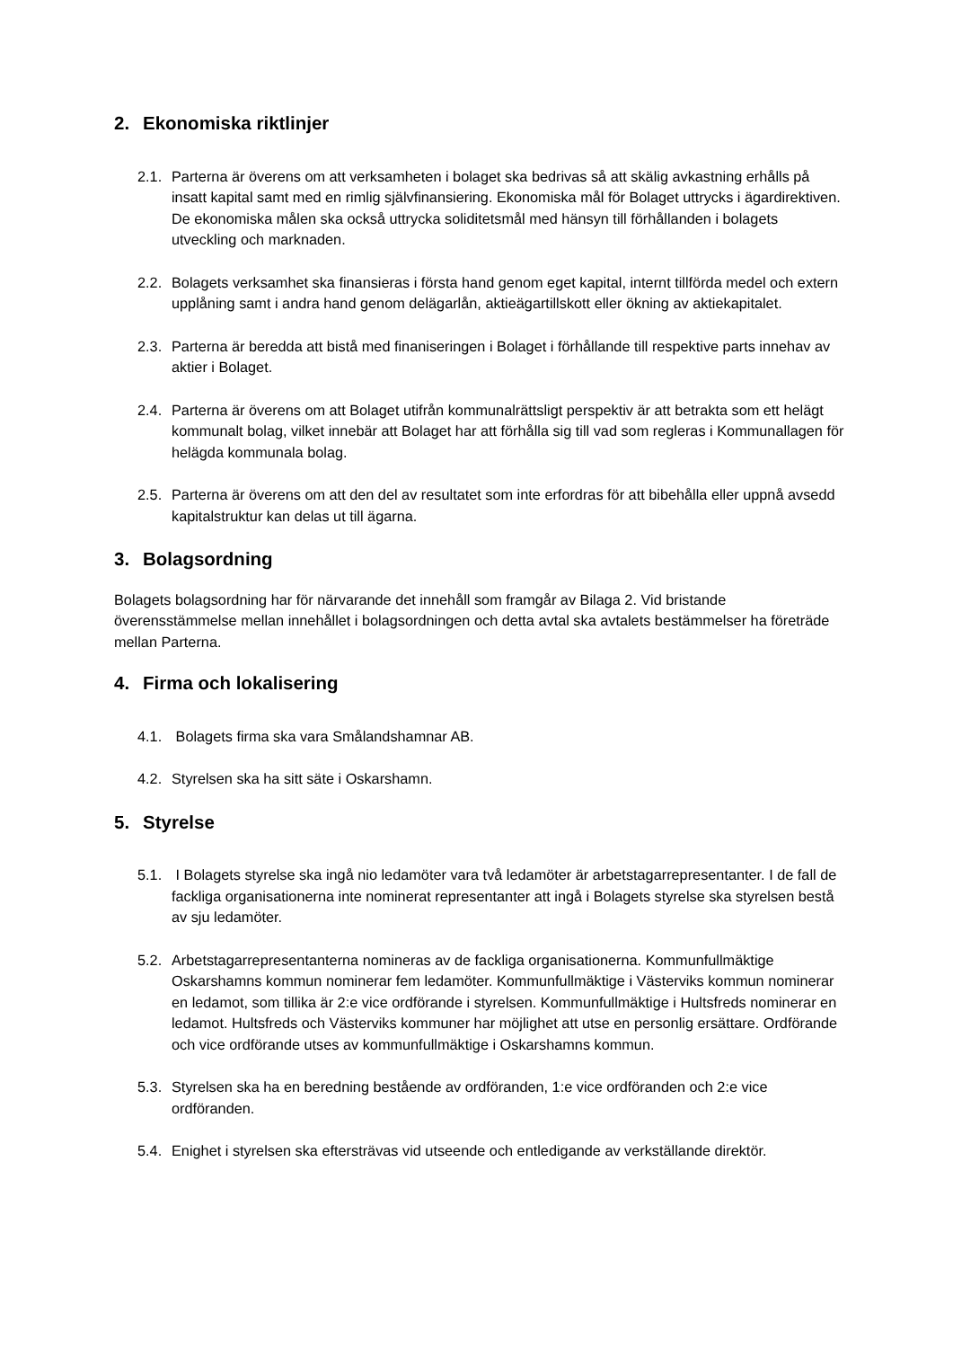2. Ekonomiska riktlinjer
2.1.
Parterna är överens om att verksamheten i bolaget ska bedrivas så att skälig avkastning erhålls på insatt kapital samt med en rimlig självfinansiering. Ekonomiska mål för Bolaget uttrycks i ägardirektiven. De ekonomiska målen ska också uttrycka soliditetsmål med hänsyn till förhållanden i bolagets utveckling och marknaden.
2.2.
Bolagets verksamhet ska finansieras i första hand genom eget kapital, internt tillförda medel och extern upplåning samt i andra hand genom delägarlån, aktieägartillskott eller ökning av aktiekapitalet.
2.3.
Parterna är beredda att bistå med finaniseringen i Bolaget i förhållande till respektive parts innehav av aktier i Bolaget.
2.4.
Parterna är överens om att Bolaget utifrån kommunalrättsligt perspektiv är att betrakta som ett helägt kommunalt bolag, vilket innebär att Bolaget har att förhålla sig till vad som regleras i Kommunallagen för helägda kommunala bolag.
2.5.
Parterna är överens om att den del av resultatet som inte erfordras för att bibehålla eller uppnå avsedd kapitalstruktur kan delas ut till ägarna.
3. Bolagsordning
Bolagets bolagsordning har för närvarande det innehåll som framgår av Bilaga 2. Vid bristande överensstämmelse mellan innehållet i bolagsordningen och detta avtal ska avtalets bestämmelser ha företräde mellan Parterna.
4. Firma och lokalisering
4.1.
Bolagets firma ska vara Smålandshamnar AB.
4.2.
Styrelsen ska ha sitt säte i Oskarshamn.
5. Styrelse
5.1.
I Bolagets styrelse ska ingå nio ledamöter vara två ledamöter är arbetstagarrepresentanter. I de fall de fackliga organisationerna inte nominerat representanter att ingå i Bolagets styrelse ska styrelsen bestå av sju ledamöter.
5.2.
Arbetstagarrepresentanterna nomineras av de fackliga organisationerna. Kommunfullmäktige Oskarshamns kommun nominerar fem ledamöter. Kommunfullmäktige i Västerviks kommun nominerar en ledamot, som tillika är 2:e vice ordförande i styrelsen. Kommunfullmäktige i Hultsfreds nominerar en ledamot. Hultsfreds och Västerviks kommuner har möjlighet att utse en personlig ersättare. Ordförande och vice ordförande utses av kommunfullmäktige i Oskarshamns kommun.
5.3.
Styrelsen ska ha en beredning bestående av ordföranden, 1:e vice ordföranden och 2:e vice ordföranden.
5.4.
Enighet i styrelsen ska eftersträvas vid utseende och entledigande av verkställande direktör.